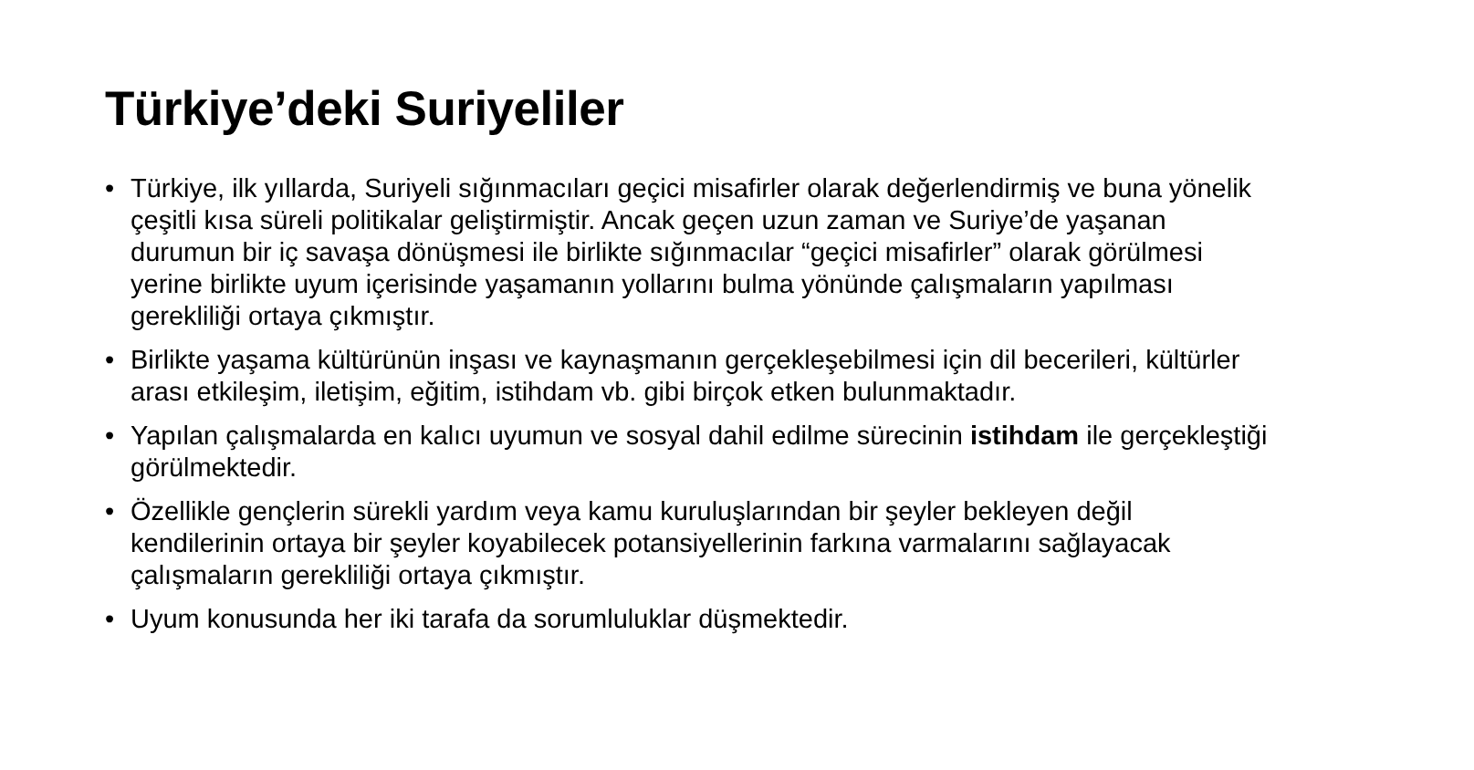Türkiye’deki Suriyeliler
• Türkiye, ilk yıllarda, Suriyeli sığınmacıları geçici misafirler olarak değerlendirmiş ve buna yönelik çeşitli kısa süreli politikalar geliştirmiştir. Ancak geçen uzun zaman ve Suriye’de yaşanan durumun bir iç savaşa dönüşmesi ile birlikte sığınmacılar “geçici misafirler” olarak görülmesi yerine birlikte uyum içerisinde yaşamanın yollarını bulma yönünde çalışmaların yapılması gerekliliği ortaya çıkmıştır.
• Birlikte yaşama kültürünün inşası ve kaynaşmanın gerçekleşebilmesi için dil becerileri, kültürler arası etkileşim, iletişim, eğitim, istihdam vb. gibi birçok etken bulunmaktadır.
• Yapılan çalışmalarda en kalıcı uyumun ve sosyal dahil edilme sürecinin istihdam ile gerçekleştiği görülmektedir.
• Özellikle gençlerin sürekli yardım veya kamu kuruluşlarından bir şeyler bekleyen değil kendilerinin ortaya bir şeyler koyabilecek potansiyellerinin farkına varmalarını sağlayacak çalışmaların gerekliliği ortaya çıkmıştır.
• Uyum konusunda her iki tarafa da sorumluluklar düşmektedir.